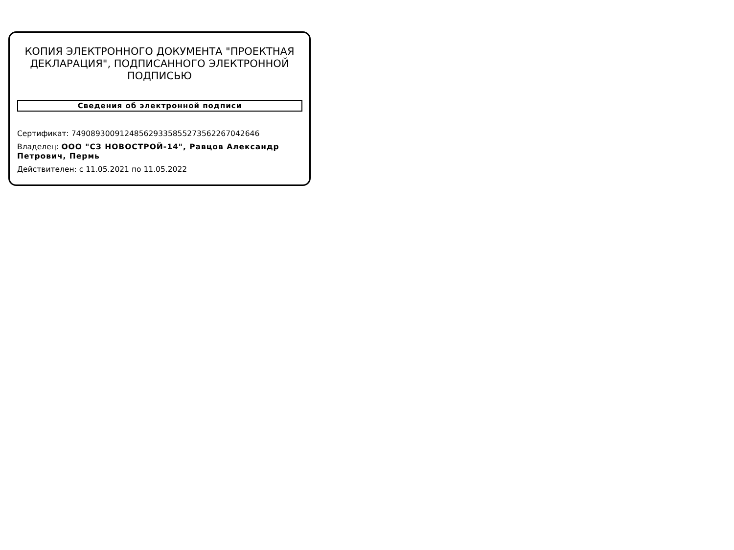КОПИЯ ЭЛЕКТРОННОГО ДОКУМЕНТА "ПРОЕКТНАЯ ДЕКЛАРАЦИЯ", ПОДПИСАННОГО ЭЛЕКТРОННОЙ ПОДПИСЬЮ
Сведения об электронной подписи
Сертификат: 749089300912485629335855273562267042646
Владелец: ООО "СЗ НОВОСТРОЙ-14", Равцов Александр Петрович, Пермь
Действителен: с 11.05.2021 по 11.05.2022